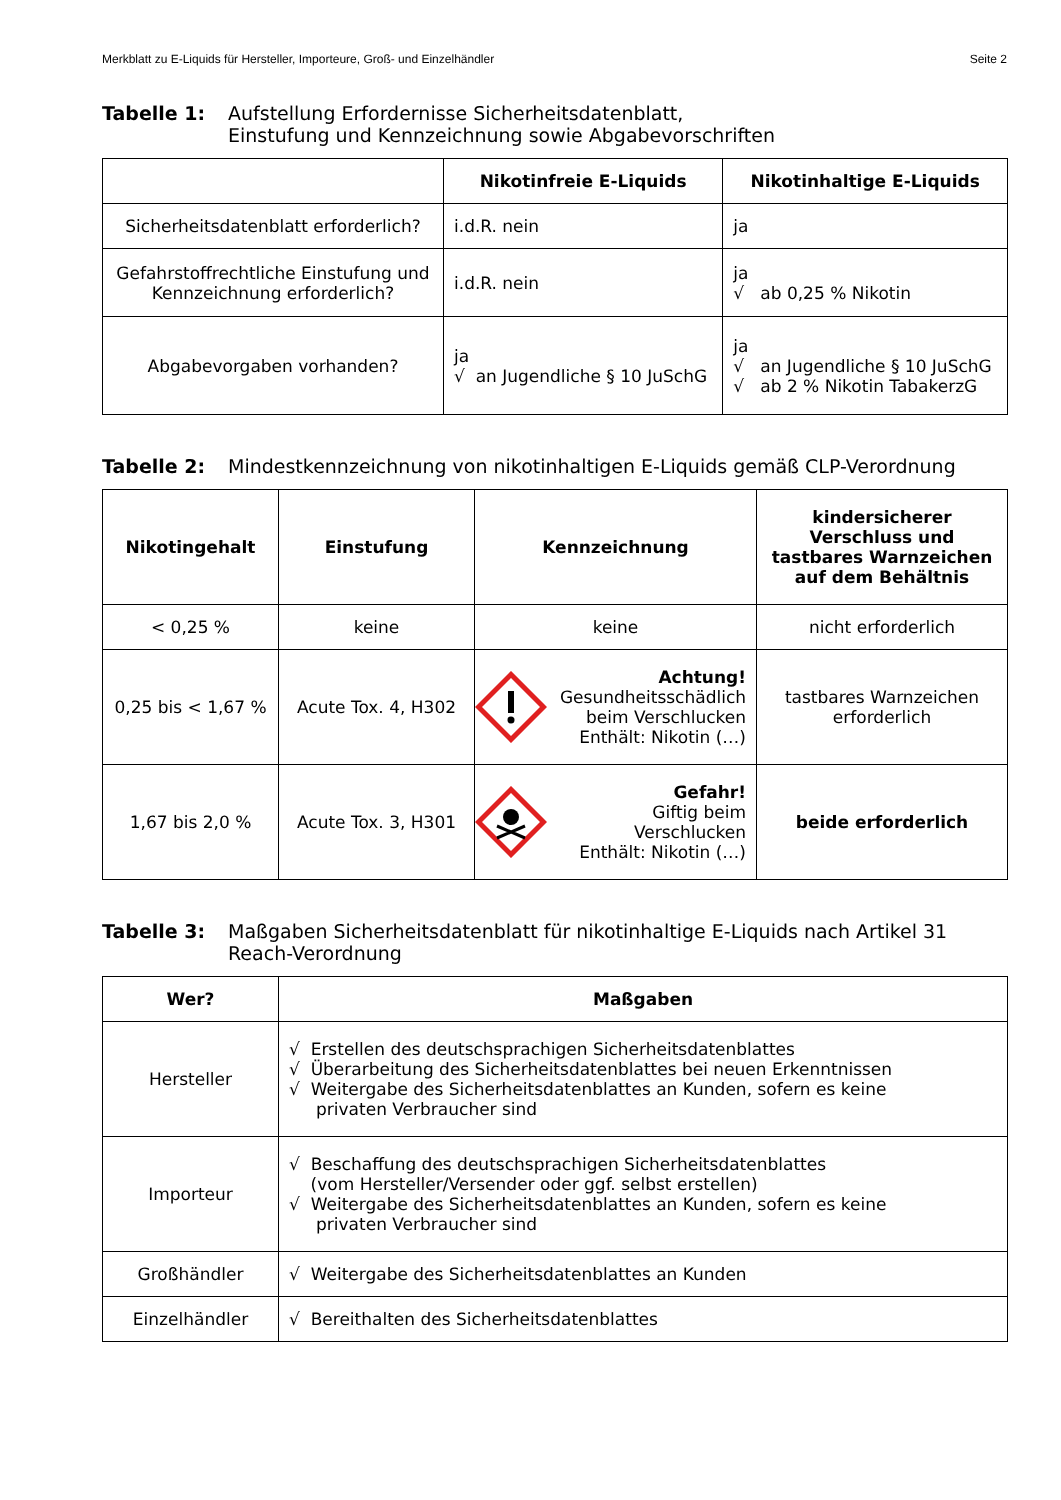Merkblatt zu E-Liquids für Hersteller, Importeure, Groß- und Einzelhändler Seite 2
Tabelle 1: Aufstellung Erfordernisse Sicherheitsdatenblatt,
Einstufung und Kennzeichnung sowie Abgabevorschriften
| | Nikotinfreie E-Liquids | Nikotinhaltige E-Liquids |
| --- | --- | --- |
| Sicherheitsdatenblatt erforderlich? | i.d.R. nein | ja |
| Gefahrstoffrechtliche Einstufung und Kennzeichnung erforderlich? | i.d.R. nein | ja √ ab 0,25 % Nikotin |
| Abgabevorgaben vorhanden? | ja √ an Jugendliche § 10 JuSchG | ja √ an Jugendliche § 10 JuSchG √ ab 2 % Nikotin TabakerzG |
Tabelle 2: Mindestkennzeichnung von nikotinhaltigen E-Liquids gemäß CLP-Verordnung
| Nikotingehalt | Einstufung | Kennzeichnung | kindersicherer Verschluss und tastbares Warnzeichen auf dem Behältnis |
| --- | --- | --- | --- |
| < 0,25 % | keine | keine | nicht erforderlich |
| 0,25 bis < 1,67 % | Acute Tox. 4, H302 | Achtung! Gesundheitsschädlich beim Verschlucken Enthält: Nikotin (…) | tastbares Warnzeichen erforderlich |
| 1,67 bis 2,0 % | Acute Tox. 3, H301 | Gefahr! Giftig beim Verschlucken Enthält: Nikotin (…) | beide erforderlich |
Tabelle 3: Maßgaben Sicherheitsdatenblatt für nikotinhaltige E-Liquids nach Artikel 31 Reach-Verordnung
| Wer? | Maßgaben |
| --- | --- |
| Hersteller | √ Erstellen des deutschsprachigen Sicherheitsdatenblattes √ Überarbeitung des Sicherheitsdatenblattes bei neuen Erkenntnissen √ Weitergabe des Sicherheitsdatenblattes an Kunden, sofern es keine privaten Verbraucher sind |
| Importeur | √ Beschaffung des deutschsprachigen Sicherheitsdatenblattes (vom Hersteller/Versender oder ggf. selbst erstellen) √ Weitergabe des Sicherheitsdatenblattes an Kunden, sofern es keine privaten Verbraucher sind |
| Großhändler | √ Weitergabe des Sicherheitsdatenblattes an Kunden |
| Einzelhändler | √ Bereithalten des Sicherheitsdatenblattes |